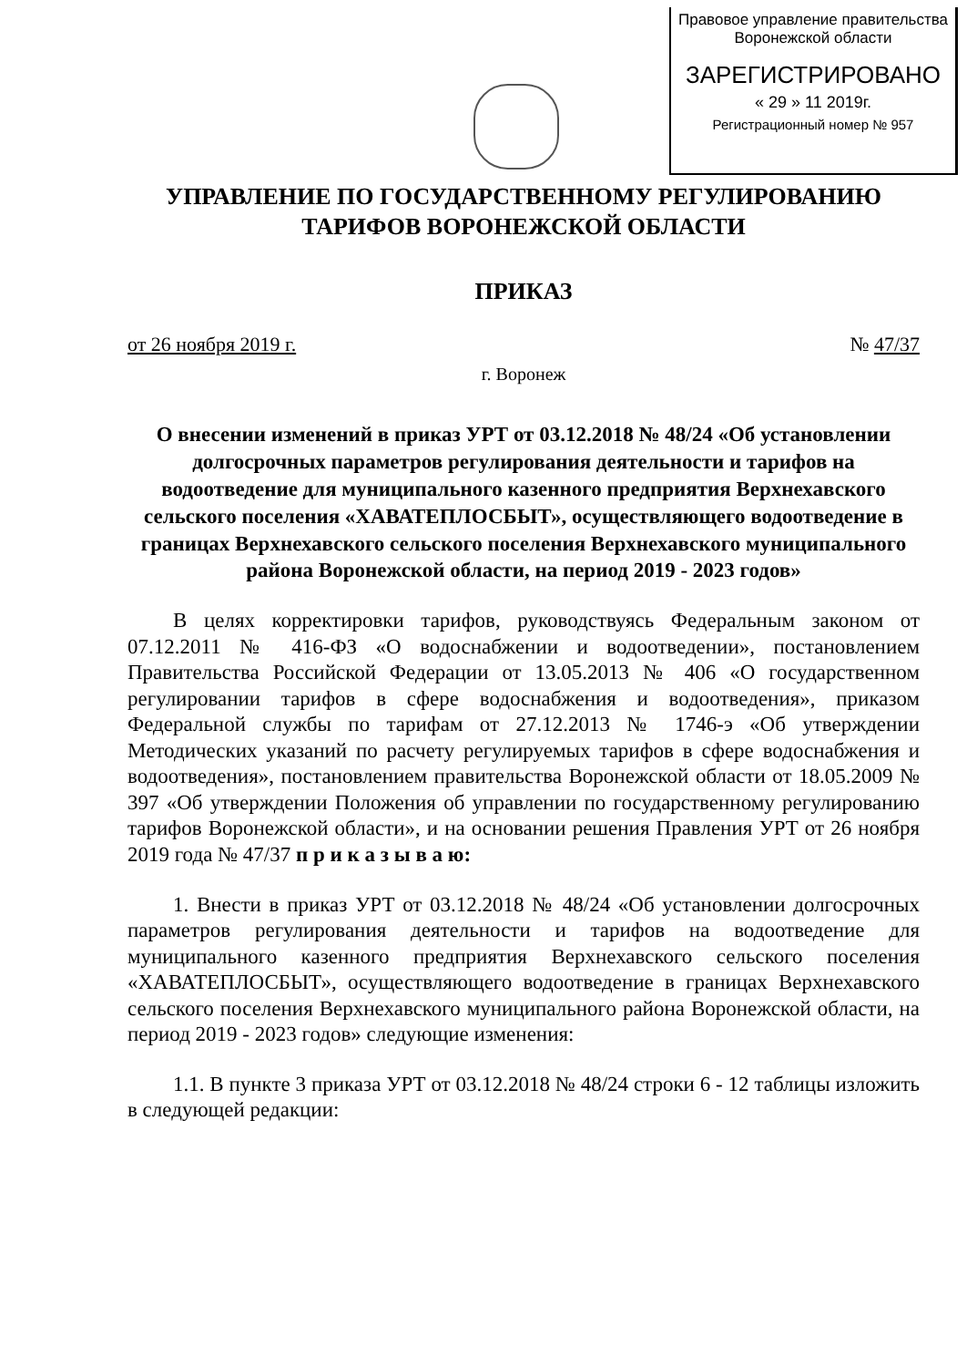Правовое управление правительства
Воронежской области
ЗАРЕГИСТРИРОВАНО
« 29 » 11 2019г.
Регистрационный номер № 957
УПРАВЛЕНИЕ ПО ГОСУДАРСТВЕННОМУ РЕГУЛИРОВАНИЮ
ТАРИФОВ ВОРОНЕЖСКОЙ ОБЛАСТИ
ПРИКАЗ
от 26 ноября 2019 г. № 47/37
г. Воронеж
О внесении изменений в приказ УРТ от 03.12.2018 № 48/24 «Об установлении долгосрочных параметров регулирования деятельности и тарифов на водоотведение для муниципального казенного предприятия Верхнехавского сельского поселения «ХАВАТЕПЛОСБЫТ», осуществляющего водоотведение в границах Верхнехавского сельского поселения Верхнехавского муниципального района Воронежской области, на период 2019 - 2023 годов»
В целях корректировки тарифов, руководствуясь Федеральным законом от 07.12.2011 № 416-ФЗ «О водоснабжении и водоотведении», постановлением Правительства Российской Федерации от 13.05.2013 № 406 «О государственном регулировании тарифов в сфере водоснабжения и водоотведения», приказом Федеральной службы по тарифам от 27.12.2013 № 1746-э «Об утверждении Методических указаний по расчету регулируемых тарифов в сфере водоснабжения и водоотведения», постановлением правительства Воронежской области от 18.05.2009 № 397 «Об утверждении Положения об управлении по государственному регулированию тарифов Воронежской области», и на основании решения Правления УРТ от 26 ноября 2019 года № 47/37 п р и к а з ы в а ю:
1. Внести в приказ УРТ от 03.12.2018 № 48/24 «Об установлении долгосрочных параметров регулирования деятельности и тарифов на водоотведение для муниципального казенного предприятия Верхнехавского сельского поселения «ХАВАТЕПЛОСБЫТ», осуществляющего водоотведение в границах Верхнехавского сельского поселения Верхнехавского муниципального района Воронежской области, на период 2019 - 2023 годов» следующие изменения:
1.1. В пункте 3 приказа УРТ от 03.12.2018 № 48/24 строки 6 - 12 таблицы изложить в следующей редакции: